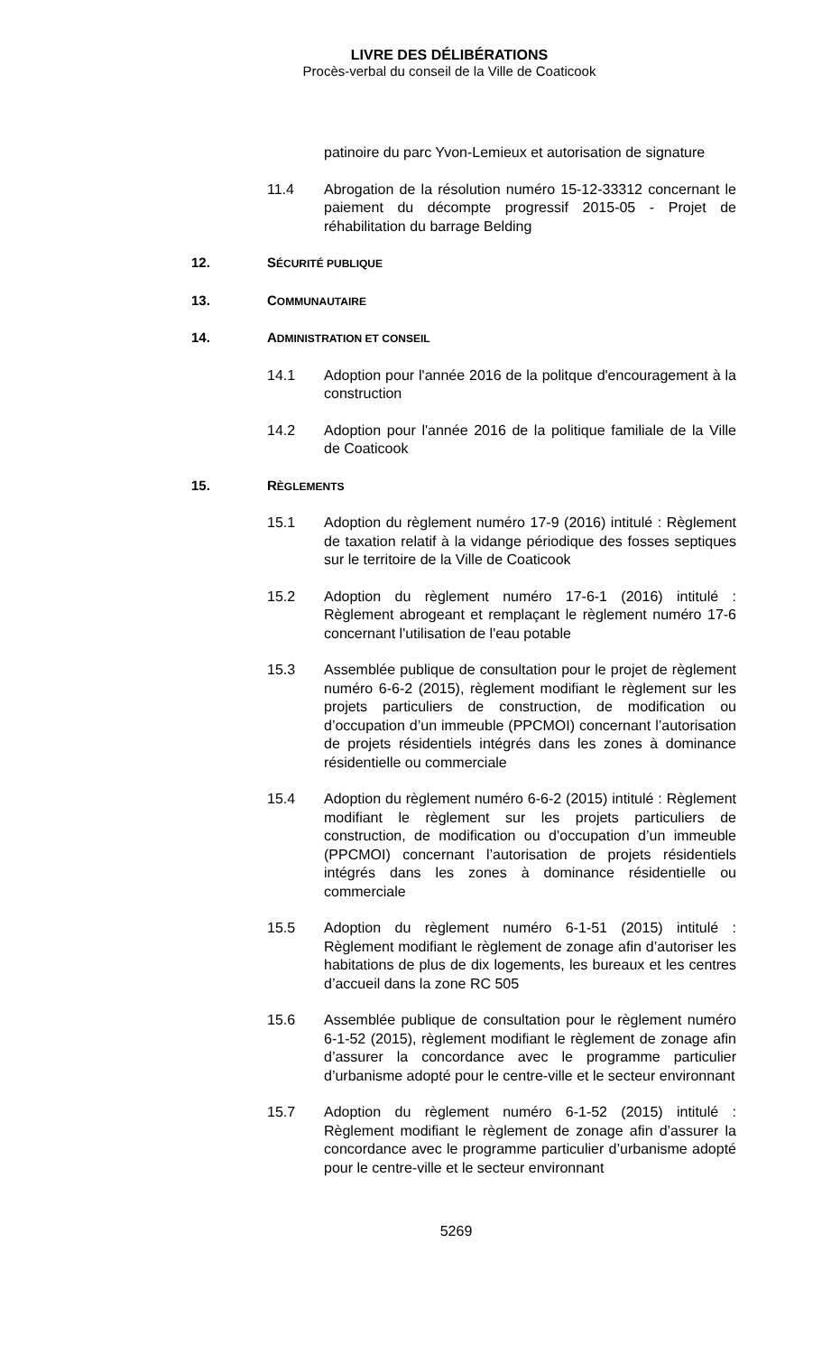LIVRE DES DÉLIBÉRATIONS
Procès-verbal du conseil de la Ville de Coaticook
patinoire du parc Yvon-Lemieux et autorisation de signature
11.4 Abrogation de la résolution numéro 15-12-33312 concernant le paiement du décompte progressif 2015-05 - Projet de réhabilitation du barrage Belding
12. SÉCURITÉ PUBLIQUE
13. COMMUNAUTAIRE
14. ADMINISTRATION ET CONSEIL
14.1 Adoption pour l'année 2016 de la politque d'encouragement à la construction
14.2 Adoption pour l'année 2016 de la politique familiale de la Ville de Coaticook
15. RÈGLEMENTS
15.1 Adoption du règlement numéro 17-9 (2016) intitulé : Règlement de taxation relatif à la vidange périodique des fosses septiques sur le territoire de la Ville de Coaticook
15.2 Adoption du règlement numéro 17-6-1 (2016) intitulé : Règlement abrogeant et remplaçant le règlement numéro 17-6 concernant l'utilisation de l'eau potable
15.3 Assemblée publique de consultation pour le projet de règlement numéro 6-6-2 (2015), règlement modifiant le règlement sur les projets particuliers de construction, de modification ou d’occupation d’un immeuble (PPCMOI) concernant l’autorisation de projets résidentiels intégrés dans les zones à dominance résidentielle ou commerciale
15.4 Adoption du règlement numéro 6-6-2 (2015) intitulé : Règlement modifiant le règlement sur les projets particuliers de construction, de modification ou d’occupation d’un immeuble (PPCMOI) concernant l’autorisation de projets résidentiels intégrés dans les zones à dominance résidentielle ou commerciale
15.5 Adoption du règlement numéro 6-1-51 (2015) intitulé : Règlement modifiant le règlement de zonage afin d’autoriser les habitations de plus de dix logements, les bureaux et les centres d’accueil dans la zone RC 505
15.6 Assemblée publique de consultation pour le règlement numéro 6-1-52 (2015), règlement modifiant le règlement de zonage afin d’assurer la concordance avec le programme particulier d’urbanisme adopté pour le centre-ville et le secteur environnant
15.7 Adoption du règlement numéro 6-1-52 (2015) intitulé : Règlement modifiant le règlement de zonage afin d’assurer la concordance avec le programme particulier d’urbanisme adopté pour le centre-ville et le secteur environnant
5269